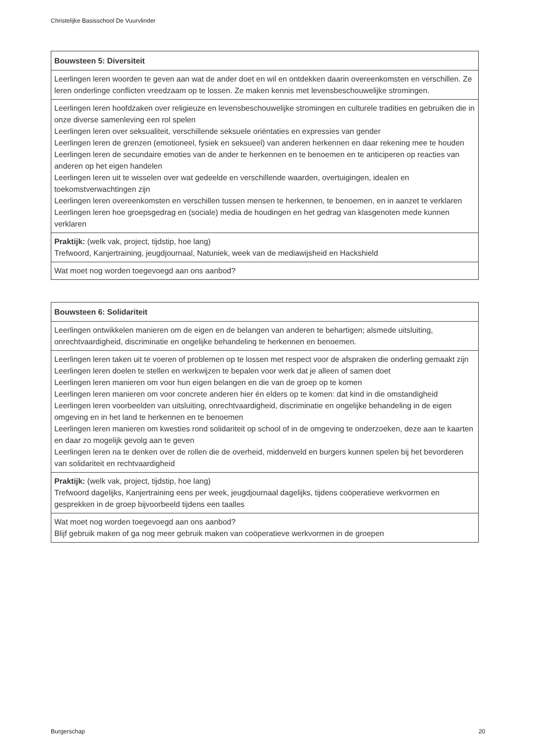Christelijke Basisschool De Vuurvlinder
| Bouwsteen 5: Diversiteit |
| --- |
| Leerlingen leren woorden te geven aan wat de ander doet en wil en ontdekken daarin overeenkomsten en verschillen. Ze leren onderlinge conflicten vreedzaam op te lossen. Ze maken kennis met levensbeschouwelijke stromingen. |
| Leerlingen leren hoofdzaken over religieuze en levensbeschouwelijke stromingen en culturele tradities en gebruiken die in onze diverse samenleving een rol spelen Leerlingen leren over seksualiteit, verschillende seksuele oriëntaties en expressies van gender Leerlingen leren de grenzen (emotioneel, fysiek en seksueel) van anderen herkennen en daar rekening mee te houden Leerlingen leren de secundaire emoties van de ander te herkennen en te benoemen en te anticiperen op reacties van anderen op het eigen handelen Leerlingen leren uit te wisselen over wat gedeelde en verschillende waarden, overtuigingen, idealen en toekomstverwachtingen zijn Leerlingen leren overeenkomsten en verschillen tussen mensen te herkennen, te benoemen, en in aanzet te verklaren Leerlingen leren hoe groepsgedrag en (sociale) media de houdingen en het gedrag van klasgenoten mede kunnen verklaren |
| Praktijk: (welk vak, project, tijdstip, hoe lang) Trefwoord, Kanjertraining, jeugdjournaal, Natuniek, week van de mediawijsheid en Hackshield |
| Wat moet nog worden toegevoegd aan ons aanbod? |
| Bouwsteen 6: Solidariteit |
| --- |
| Leerlingen ontwikkelen manieren om de eigen en de belangen van anderen te behartigen; alsmede uitsluiting, onrechtvaardigheid, discriminatie en ongelijke behandeling te herkennen en benoemen. |
| Leerlingen leren taken uit te voeren of problemen op te lossen met respect voor de afspraken die onderling gemaakt zijn Leerlingen leren doelen te stellen en werkwijzen te bepalen voor werk dat je alleen of samen doet Leerlingen leren manieren om voor hun eigen belangen en die van de groep op te komen Leerlingen leren manieren om voor concrete anderen hier én elders op te komen: dat kind in die omstandigheid Leerlingen leren voorbeelden van uitsluiting, onrechtvaardigheid, discriminatie en ongelijke behandeling in de eigen omgeving en in het land te herkennen en te benoemen Leerlingen leren manieren om kwesties rond solidariteit op school of in de omgeving te onderzoeken, deze aan te kaarten en daar zo mogelijk gevolg aan te geven Leerlingen leren na te denken over de rollen die de overheid, middenveld en burgers kunnen spelen bij het bevorderen van solidariteit en rechtvaardigheid |
| Praktijk: (welk vak, project, tijdstip, hoe lang) Trefwoord dagelijks, Kanjertraining eens per week, jeugdjournaal dagelijks, tijdens coöperatieve werkvormen en gesprekken in de groep bijvoorbeeld tijdens een taalles |
| Wat moet nog worden toegevoegd aan ons aanbod? Blijf gebruik maken of ga nog meer gebruik maken van coöperatieve werkvormen in de groepen |
Burgerschap 20